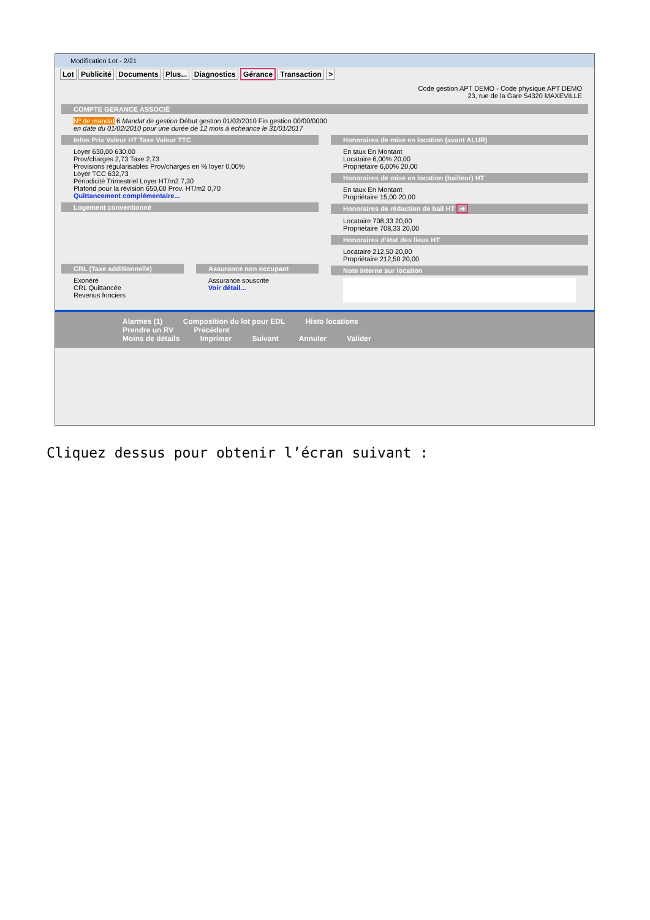Modification Lot - 2/21
Lot Publicité Documents Plus... Diagnostics Gérance Transaction >
Code gestion APT DEMO - Code physique APT DEMO
23, rue de la Gare 54320 MAXEVILLE
COMPTE GERANCE ASSOCIÉ
Nº de mandat 6 Mandat de gestion Début gestion 01/02/2010 Fin gestion 00/00/0000
en date du 01/02/2010 pour une durée de 12 mois à échéance le 31/01/2017
Infos Prix Valeur HT Taxe Valeur TTC
Loyer 630,00 630,00
Prov/charges 2,73 Taxe 2,73
Provisions régularisables Prov/charges en % loyer 0,00%
Loyer TCC 632,73
Périodicité Trimestriel Loyer HT/m2 7,30
Plafond pour la révision 650,00 Prov. HT/m2 0,70
Quittancement complémentaire...
Logement conventionné
CRL (Taxe additionnelle)
Exonéré
CRL Quittancée
Revenus fonciers
Assurance non occupant
Assurance souscrite
Voir détail...
Honoraires de mise en location (avant ALUR)
En taux En Montant
Locataire 6,00% 20,00
Propriétaire 6,00% 20,00
Honoraires de mise en location (bailleur) HT
En taux En Montant
Propriétaire 15,00 20,00
Honoraires de rédaction de bail HT ➜
Locataire 708,33 20,00
Propriétaire 708,33 20,00
Honoraires d'état des lieux HT
Locataire 212,50 20,00
Propriétaire 212,50 20,00
Note interne sur location
Alarmes (1) Composition du lot pour EDL Histo locations
Prendre un RV Précédent
Moins de détails Imprimer Suivant Annuler Valider
Cliquez dessus pour obtenir l’écran suivant :